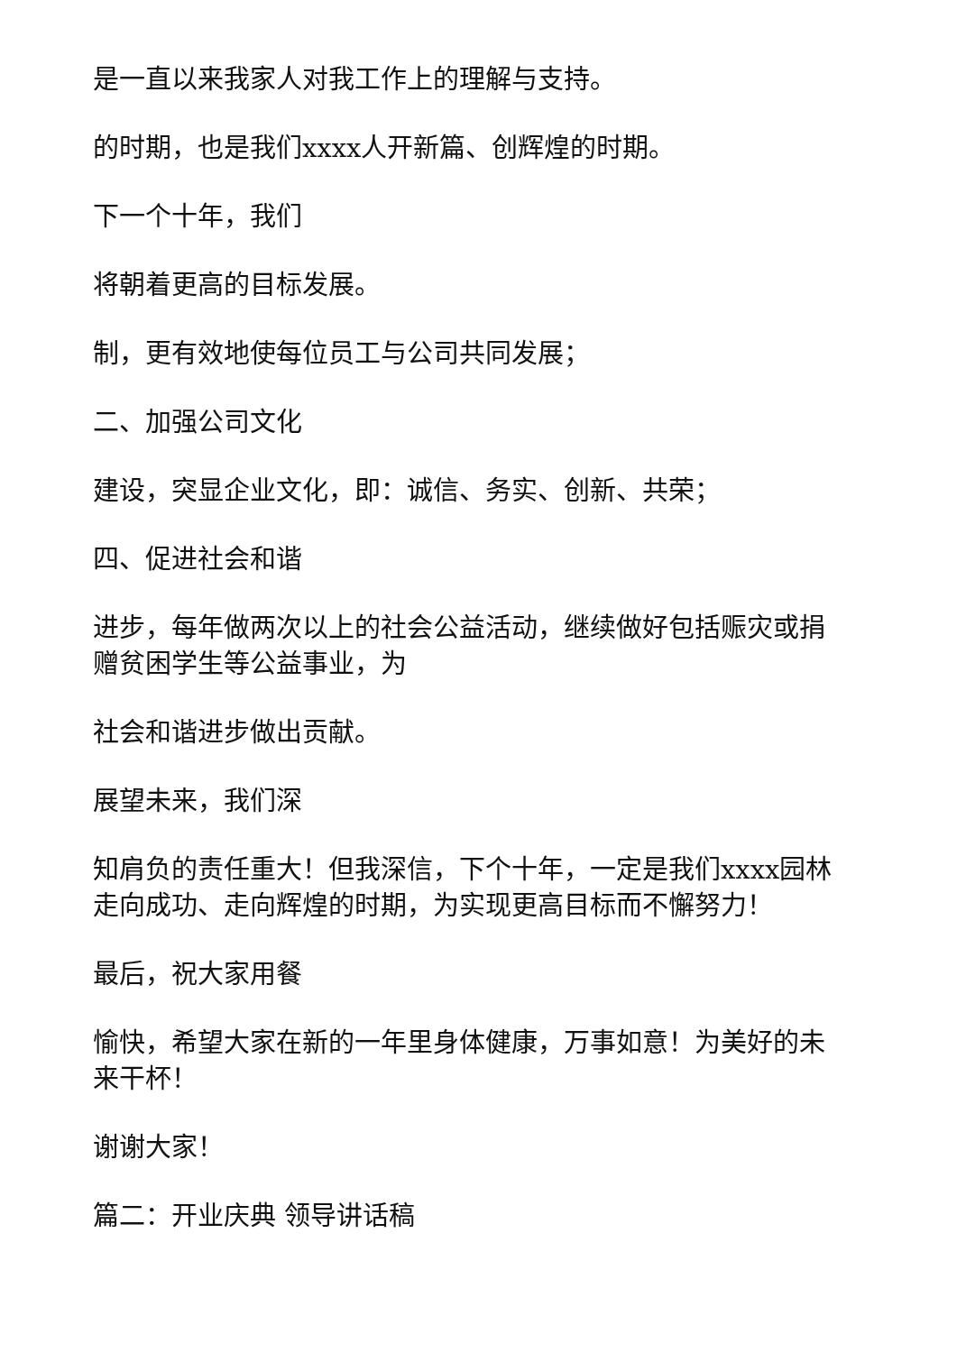是一直以来我家人对我工作上的理解与支持。
的时期，也是我们xxxx人开新篇、创辉煌的时期。
下一个十年，我们
将朝着更高的目标发展。
制，更有效地使每位员工与公司共同发展；
二、加强公司文化
建设，突显企业文化，即：诚信、务实、创新、共荣；
四、促进社会和谐
进步，每年做两次以上的社会公益活动，继续做好包括赈灾或捐赠贫困学生等公益事业，为
社会和谐进步做出贡献。
展望未来，我们深
知肩负的责任重大！但我深信，下个十年，一定是我们xxxx园林走向成功、走向辉煌的时期，为实现更高目标而不懈努力！
最后，祝大家用餐
愉快，希望大家在新的一年里身体健康，万事如意！为美好的未来干杯！
谢谢大家！
篇二：开业庆典 领导讲话稿